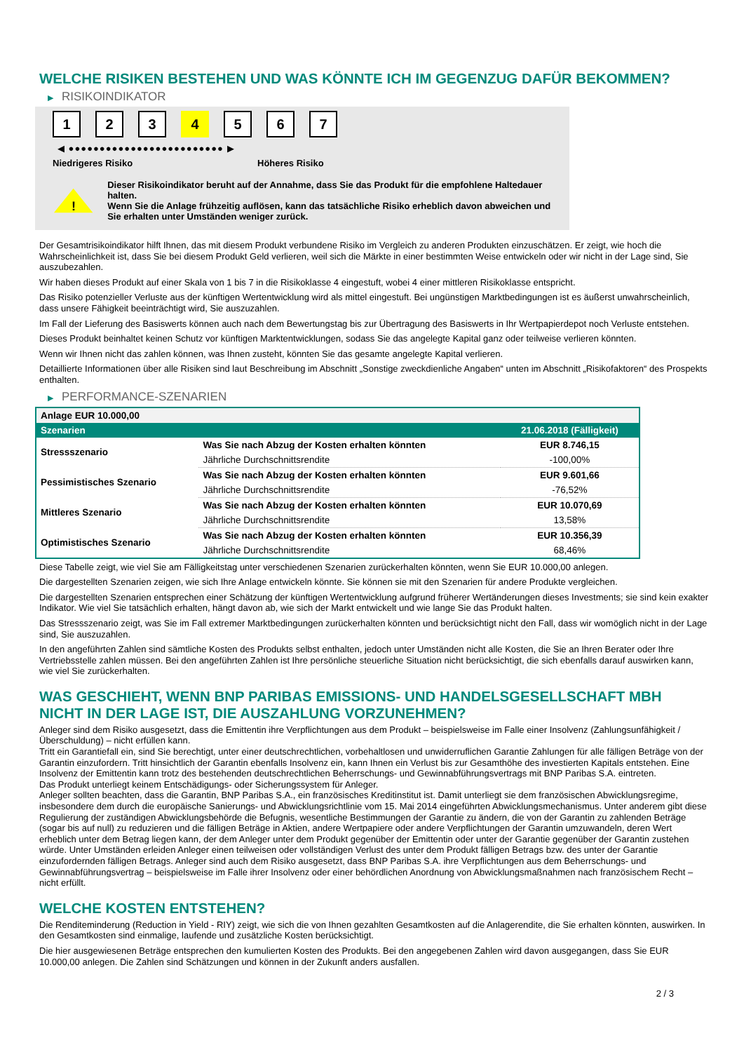WELCHE RISIKEN BESTEHEN UND WAS KÖNNTE ICH IM GEGENZUG DAFÜR BEKOMMEN?
▶ RISIKOINDIKATOR
1 2 3 4 5 6 7
◀ ●●●●●●●●●●●●●●●●●●●●●●●●● ▶
Niedrigeres Risiko Höheres Risiko
!
Dieser Risikoindikator beruht auf der Annahme, dass Sie das Produkt für die empfohlene Haltedauer halten.
Wenn Sie die Anlage frühzeitig auflösen, kann das tatsächliche Risiko erheblich davon abweichen und Sie erhalten unter Umständen weniger zurück.
Der Gesamtrisikoindikator hilft Ihnen, das mit diesem Produkt verbundene Risiko im Vergleich zu anderen Produkten einzuschätzen. Er zeigt, wie hoch die Wahrscheinlichkeit ist, dass Sie bei diesem Produkt Geld verlieren, weil sich die Märkte in einer bestimmten Weise entwickeln oder wir nicht in der Lage sind, Sie auszubezahlen.
Wir haben dieses Produkt auf einer Skala von 1 bis 7 in die Risikoklasse 4 eingestuft, wobei 4 einer mittleren Risikoklasse entspricht.
Das Risiko potenzieller Verluste aus der künftigen Wertentwicklung wird als mittel eingestuft. Bei ungünstigen Marktbedingungen ist es äußerst unwahrscheinlich, dass unsere Fähigkeit beeinträchtigt wird, Sie auszuzahlen.
Im Fall der Lieferung des Basiswerts können auch nach dem Bewertungstag bis zur Übertragung des Basiswerts in Ihr Wertpapierdepot noch Verluste entstehen.
Dieses Produkt beinhaltet keinen Schutz vor künftigen Marktentwicklungen, sodass Sie das angelegte Kapital ganz oder teilweise verlieren könnten.
Wenn wir Ihnen nicht das zahlen können, was Ihnen zusteht, könnten Sie das gesamte angelegte Kapital verlieren.
Detaillierte Informationen über alle Risiken sind laut Beschreibung im Abschnitt „Sonstige zweckdienliche Angaben“ unten im Abschnitt „Risikofaktoren“ des Prospekts enthalten.
▶ PERFORMANCE-SZENARIEN
| Anlage EUR 10.000,00 | | |
| --- | --- | --- |
| Szenarien | | 21.06.2018 (Fälligkeit) |
| Stressszenario | Was Sie nach Abzug der Kosten erhalten könnten | EUR 8.746,15 |
| | Jährliche Durchschnittsrendite | -100,00% |
| Pessimistisches Szenario | Was Sie nach Abzug der Kosten erhalten könnten | EUR 9.601,66 |
| | Jährliche Durchschnittsrendite | -76,52% |
| Mittleres Szenario | Was Sie nach Abzug der Kosten erhalten könnten | EUR 10.070,69 |
| | Jährliche Durchschnittsrendite | 13,58% |
| Optimistisches Szenario | Was Sie nach Abzug der Kosten erhalten könnten | EUR 10.356,39 |
| | Jährliche Durchschnittsrendite | 68,46% |
Diese Tabelle zeigt, wie viel Sie am Fälligkeitstag unter verschiedenen Szenarien zurückerhalten könnten, wenn Sie EUR 10.000,00 anlegen.
Die dargestellten Szenarien zeigen, wie sich Ihre Anlage entwickeln könnte. Sie können sie mit den Szenarien für andere Produkte vergleichen.
Die dargestellten Szenarien entsprechen einer Schätzung der künftigen Wertentwicklung aufgrund früherer Wertänderungen dieses Investments; sie sind kein exakter Indikator. Wie viel Sie tatsächlich erhalten, hängt davon ab, wie sich der Markt entwickelt und wie lange Sie das Produkt halten.
Das Stressszenario zeigt, was Sie im Fall extremer Marktbedingungen zurückerhalten könnten und berücksichtigt nicht den Fall, dass wir womöglich nicht in der Lage sind, Sie auszuzahlen.
In den angeführten Zahlen sind sämtliche Kosten des Produkts selbst enthalten, jedoch unter Umständen nicht alle Kosten, die Sie an Ihren Berater oder Ihre Vertriebsstelle zahlen müssen. Bei den angeführten Zahlen ist Ihre persönliche steuerliche Situation nicht berücksichtigt, die sich ebenfalls darauf auswirken kann, wie viel Sie zurückerhalten.
WAS GESCHIEHT, WENN BNP PARIBAS EMISSIONS- UND HANDELSGESELLSCHAFT MBH NICHT IN DER LAGE IST, DIE AUSZAHLUNG VORZUNEHMEN?
Anleger sind dem Risiko ausgesetzt, dass die Emittentin ihre Verpflichtungen aus dem Produkt – beispielsweise im Falle einer Insolvenz (Zahlungsunfähigkeit / Überschuldung) – nicht erfüllen kann.
Tritt ein Garantiefall ein, sind Sie berechtigt, unter einer deutschrechtlichen, vorbehaltlosen und unwiderruflichen Garantie Zahlungen für alle fälligen Beträge von der Garantin einzufordern. Tritt hinsichtlich der Garantin ebenfalls Insolvenz ein, kann Ihnen ein Verlust bis zur Gesamthöhe des investierten Kapitals entstehen. Eine Insolvenz der Emittentin kann trotz des bestehenden deutschrechtlichen Beherrschungs- und Gewinnabführungsvertrags mit BNP Paribas S.A. eintreten.
Das Produkt unterliegt keinem Entschädigungs- oder Sicherungssystem für Anleger.
Anleger sollten beachten, dass die Garantin, BNP Paribas S.A., ein französisches Kreditinstitut ist. Damit unterliegt sie dem französischen Abwicklungsregime, insbesondere dem durch die europäische Sanierungs- und Abwicklungsrichtlinie vom 15. Mai 2014 eingeführten Abwicklungsmechanismus. Unter anderem gibt diese Regulierung der zuständigen Abwicklungsbehörde die Befugnis, wesentliche Bestimmungen der Garantie zu ändern, die von der Garantin zu zahlenden Beträge (sogar bis auf null) zu reduzieren und die fälligen Beträge in Aktien, andere Wertpapiere oder andere Verpflichtungen der Garantin umzuwandeln, deren Wert erheblich unter dem Betrag liegen kann, der dem Anleger unter dem Produkt gegenüber der Emittentin oder unter der Garantie gegenüber der Garantin zustehen würde. Unter Umständen erleiden Anleger einen teilweisen oder vollständigen Verlust des unter dem Produkt fälligen Betrags bzw. des unter der Garantie einzufordernden fälligen Betrags. Anleger sind auch dem Risiko ausgesetzt, dass BNP Paribas S.A. ihre Verpflichtungen aus dem Beherrschungs- und Gewinnabführungsvertrag – beispielsweise im Falle ihrer Insolvenz oder einer behördlichen Anordnung von Abwicklungsmaßnahmen nach französischem Recht – nicht erfüllt.
WELCHE KOSTEN ENTSTEHEN?
Die Renditeminderung (Reduction in Yield - RIY) zeigt, wie sich die von Ihnen gezahlten Gesamtkosten auf die Anlagerendite, die Sie erhalten könnten, auswirken. In den Gesamtkosten sind einmalige, laufende und zusätzliche Kosten berücksichtigt.
Die hier ausgewiesenen Beträge entsprechen den kumulierten Kosten des Produkts. Bei den angegebenen Zahlen wird davon ausgegangen, dass Sie EUR 10.000,00 anlegen. Die Zahlen sind Schätzungen und können in der Zukunft anders ausfallen.
2 / 3